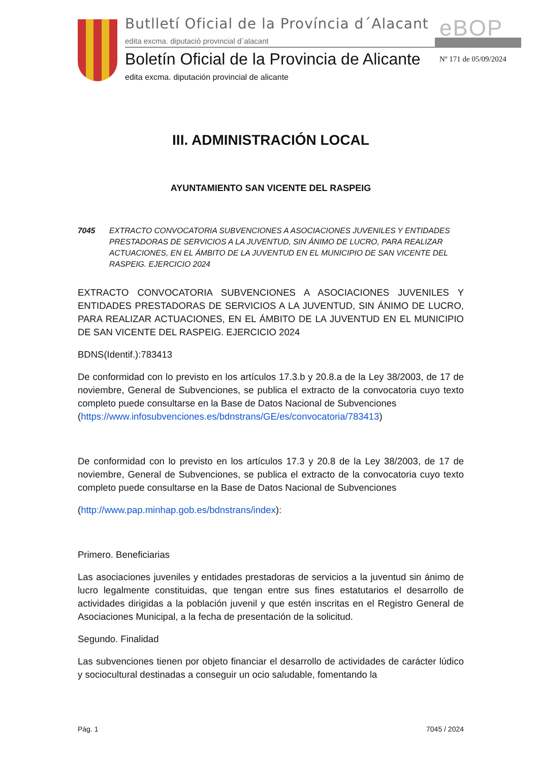Butlletí Oficial de la Província d´Alacant
edita excma. diputació provincial d´alacant
eBOP
Boletín Oficial de la Provincia de Alicante
edita excma. diputación provincial de alicante
Nº 171 de 05/09/2024
III. ADMINISTRACIÓN LOCAL
AYUNTAMIENTO SAN VICENTE DEL RASPEIG
7045 EXTRACTO CONVOCATORIA SUBVENCIONES A ASOCIACIONES JUVENILES Y ENTIDADES PRESTADORAS DE SERVICIOS A LA JUVENTUD, SIN ÁNIMO DE LUCRO, PARA REALIZAR ACTUACIONES, EN EL ÁMBITO DE LA JUVENTUD EN EL MUNICIPIO DE SAN VICENTE DEL RASPEIG. EJERCICIO 2024
EXTRACTO CONVOCATORIA SUBVENCIONES A ASOCIACIONES JUVENILES Y ENTIDADES PRESTADORAS DE SERVICIOS A LA JUVENTUD, SIN ÁNIMO DE LUCRO, PARA REALIZAR ACTUACIONES, EN EL ÁMBITO DE LA JUVENTUD EN EL MUNICIPIO DE SAN VICENTE DEL RASPEIG. EJERCICIO 2024
BDNS(Identif.):783413
De conformidad con lo previsto en los artículos 17.3.b y 20.8.a de la Ley 38/2003, de 17 de noviembre, General de Subvenciones, se publica el extracto de la convocatoria cuyo texto completo puede consultarse en la Base de Datos Nacional de Subvenciones
(https://www.infosubvenciones.es/bdnstrans/GE/es/convocatoria/783413)
De conformidad con lo previsto en los artículos 17.3 y 20.8 de la Ley 38/2003, de 17 de noviembre, General de Subvenciones, se publica el extracto de la convocatoria cuyo texto completo puede consultarse en la Base de Datos Nacional de Subvenciones
(http://www.pap.minhap.gob.es/bdnstrans/index):
Primero. Beneficiarias
Las asociaciones juveniles y entidades prestadoras de servicios a la juventud sin ánimo de lucro legalmente constituidas, que tengan entre sus fines estatutarios el desarrollo de actividades dirigidas a la población juvenil y que estén inscritas en el Registro General de Asociaciones Municipal, a la fecha de presentación de la solicitud.
Segundo. Finalidad
Las subvenciones tienen por objeto financiar el desarrollo de actividades de carácter lúdico y sociocultural destinadas a conseguir un ocio saludable, fomentando la
Pág. 1 7045 / 2024